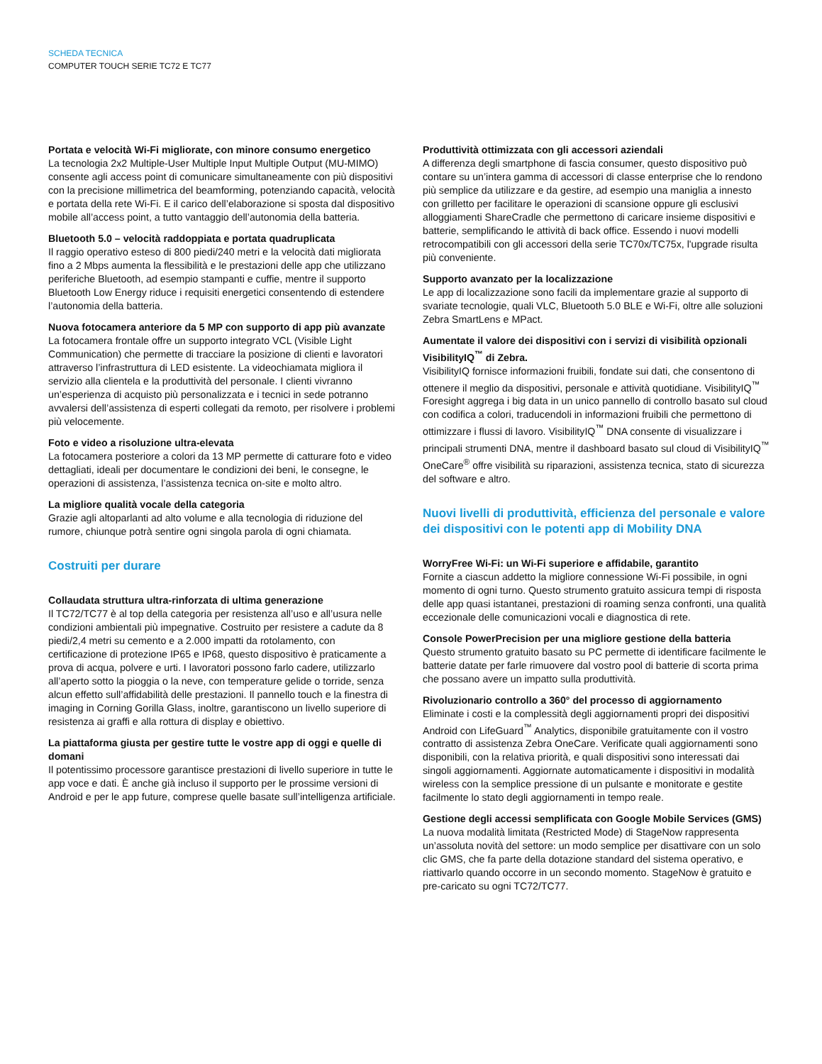SCHEDA TECNICA
COMPUTER TOUCH SERIE TC72 E TC77
Portata e velocità Wi-Fi migliorate, con minore consumo energetico
La tecnologia 2x2 Multiple-User Multiple Input Multiple Output (MU-MIMO) consente agli access point di comunicare simultaneamente con più dispositivi con la precisione millimetrica del beamforming, potenziando capacità, velocità e portata della rete Wi-Fi. E il carico dell’elaborazione si sposta dal dispositivo mobile all’access point, a tutto vantaggio dell’autonomia della batteria.
Bluetooth 5.0 – velocità raddoppiata e portata quadruplicata
Il raggio operativo esteso di 800 piedi/240 metri e la velocità dati migliorata fino a 2 Mbps aumenta la flessibilità e le prestazioni delle app che utilizzano periferiche Bluetooth, ad esempio stampanti e cuffie, mentre il supporto Bluetooth Low Energy riduce i requisiti energetici consentendo di estendere l’autonomia della batteria.
Nuova fotocamera anteriore da 5 MP con supporto di app più avanzate
La fotocamera frontale offre un supporto integrato VCL (Visible Light Communication) che permette di tracciare la posizione di clienti e lavoratori attraverso l’infrastruttura di LED esistente. La videochiamata migliora il servizio alla clientela e la produttività del personale. I clienti vivranno un’esperienza di acquisto più personalizzata e i tecnici in sede potranno avvalersi dell’assistenza di esperti collegati da remoto, per risolvere i problemi più velocemente.
Foto e video a risoluzione ultra-elevata
La fotocamera posteriore a colori da 13 MP permette di catturare foto e video dettagliati, ideali per documentare le condizioni dei beni, le consegne, le operazioni di assistenza, l’assistenza tecnica on-site e molto altro.
La migliore qualità vocale della categoria
Grazie agli altoparlanti ad alto volume e alla tecnologia di riduzione del rumore, chiunque potrà sentire ogni singola parola di ogni chiamata.
Costruiti per durare
Collaudata struttura ultra-rinforzata di ultima generazione
Il TC72/TC77 è al top della categoria per resistenza all’uso e all’usura nelle condizioni ambientali più impegnative. Costruito per resistere a cadute da 8 piedi/2,4 metri su cemento e a 2.000 impatti da rotolamento, con certificazione di protezione IP65 e IP68, questo dispositivo è praticamente a prova di acqua, polvere e urti. I lavoratori possono farlo cadere, utilizzarlo all’aperto sotto la pioggia o la neve, con temperature gelide o torride, senza alcun effetto sull’affidabilità delle prestazioni. Il pannello touch e la finestra di imaging in Corning Gorilla Glass, inoltre, garantiscono un livello superiore di resistenza ai graffi e alla rottura di display e obiettivo.
La piattaforma giusta per gestire tutte le vostre app di oggi e quelle di domani
Il potentissimo processore garantisce prestazioni di livello superiore in tutte le app voce e dati. È anche già incluso il supporto per le prossime versioni di Android e per le app future, comprese quelle basate sull’intelligenza artificiale.
Produttività ottimizzata con gli accessori aziendali
A differenza degli smartphone di fascia consumer, questo dispositivo può contare su un’intera gamma di accessori di classe enterprise che lo rendono più semplice da utilizzare e da gestire, ad esempio una maniglia a innesto con grilletto per facilitare le operazioni di scansione oppure gli esclusivi alloggiamenti ShareCradle che permettono di caricare insieme dispositivi e batterie, semplificando le attività di back office. Essendo i nuovi modelli retrocompatibili con gli accessori della serie TC70x/TC75x, l'upgrade risulta più conveniente.
Supporto avanzato per la localizzazione
Le app di localizzazione sono facili da implementare grazie al supporto di svariate tecnologie, quali VLC, Bluetooth 5.0 BLE e Wi-Fi, oltre alle soluzioni Zebra SmartLens e MPact.
Aumentate il valore dei dispositivi con i servizi di visibilità opzionali VisibilityIQ<sup>™</sup> di Zebra.
VisibilityIQ fornisce informazioni fruibili, fondate sui dati, che consentono di ottenere il meglio da dispositivi, personale e attività quotidiane. VisibilityIQ<sup>™</sup> Foresight aggrega i big data in un unico pannello di controllo basato sul cloud con codifica a colori, traducendoli in informazioni fruibili che permettono di ottimizzare i flussi di lavoro. VisibilityIQ<sup>™</sup> DNA consente di visualizzare i principali strumenti DNA, mentre il dashboard basato sul cloud di VisibilityIQ<sup>™</sup> OneCare<sup>®</sup> offre visibilità su riparazioni, assistenza tecnica, stato di sicurezza del software e altro.
Nuovi livelli di produttività, efficienza del personale e valore dei dispositivi con le potenti app di Mobility DNA
WorryFree Wi-Fi: un Wi-Fi superiore e affidabile, garantito
Fornite a ciascun addetto la migliore connessione Wi-Fi possibile, in ogni momento di ogni turno. Questo strumento gratuito assicura tempi di risposta delle app quasi istantanei, prestazioni di roaming senza confronti, una qualità eccezionale delle comunicazioni vocali e diagnostica di rete.
Console PowerPrecision per una migliore gestione della batteria
Questo strumento gratuito basato su PC permette di identificare facilmente le batterie datate per farle rimuovere dal vostro pool di batterie di scorta prima che possano avere un impatto sulla produttività.
Rivoluzionario controllo a 360° del processo di aggiornamento
Eliminate i costi e la complessità degli aggiornamenti propri dei dispositivi Android con LifeGuard<sup>™</sup> Analytics, disponibile gratuitamente con il vostro contratto di assistenza Zebra OneCare. Verificate quali aggiornamenti sono disponibili, con la relativa priorità, e quali dispositivi sono interessati dai singoli aggiornamenti. Aggiornate automaticamente i dispositivi in modalità wireless con la semplice pressione di un pulsante e monitorate e gestite facilmente lo stato degli aggiornamenti in tempo reale.
Gestione degli accessi semplificata con Google Mobile Services (GMS)
La nuova modalità limitata (Restricted Mode) di StageNow rappresenta un’assoluta novità del settore: un modo semplice per disattivare con un solo clic GMS, che fa parte della dotazione standard del sistema operativo, e riattivarlo quando occorre in un secondo momento. StageNow è gratuito e pre-caricato su ogni TC72/TC77.